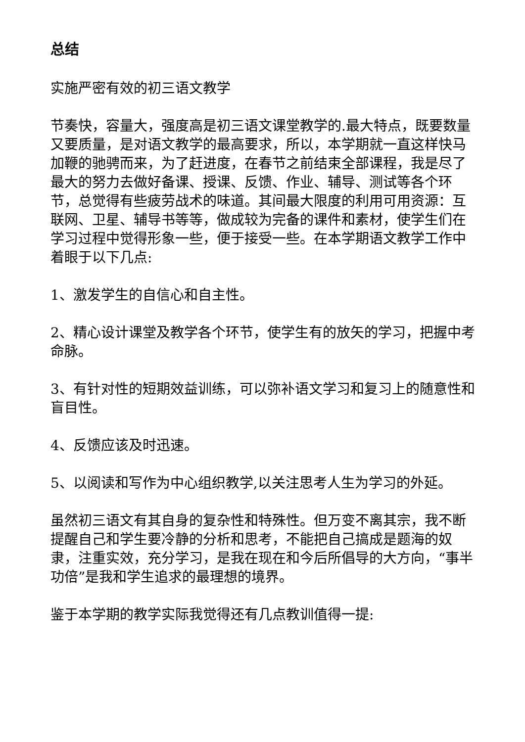总结
实施严密有效的初三语文教学
节奏快，容量大，强度高是初三语文课堂教学的.最大特点，既要数量又要质量，是对语文教学的最高要求，所以，本学期就一直这样快马加鞭的驰骋而来，为了赶进度，在春节之前结束全部课程，我是尽了最大的努力去做好备课、授课、反馈、作业、辅导、测试等各个环节，总觉得有些疲劳战术的味道。其间最大限度的利用可用资源：互联网、卫星、辅导书等等，做成较为完备的课件和素材，使学生们在学习过程中觉得形象一些，便于接受一些。在本学期语文教学工作中着眼于以下几点:
1、激发学生的自信心和自主性。
2、精心设计课堂及教学各个环节，使学生有的放矢的学习，把握中考命脉。
3、有针对性的短期效益训练，可以弥补语文学习和复习上的随意性和盲目性。
4、反馈应该及时迅速。
5、以阅读和写作为中心组织教学,以关注思考人生为学习的外延。
虽然初三语文有其自身的复杂性和特殊性。但万变不离其宗，我不断提醒自己和学生要冷静的分析和思考，不能把自己搞成是题海的奴隶，注重实效，充分学习，是我在现在和今后所倡导的大方向，“事半功倍”是我和学生追求的最理想的境界。
鉴于本学期的教学实际我觉得还有几点教训值得一提: